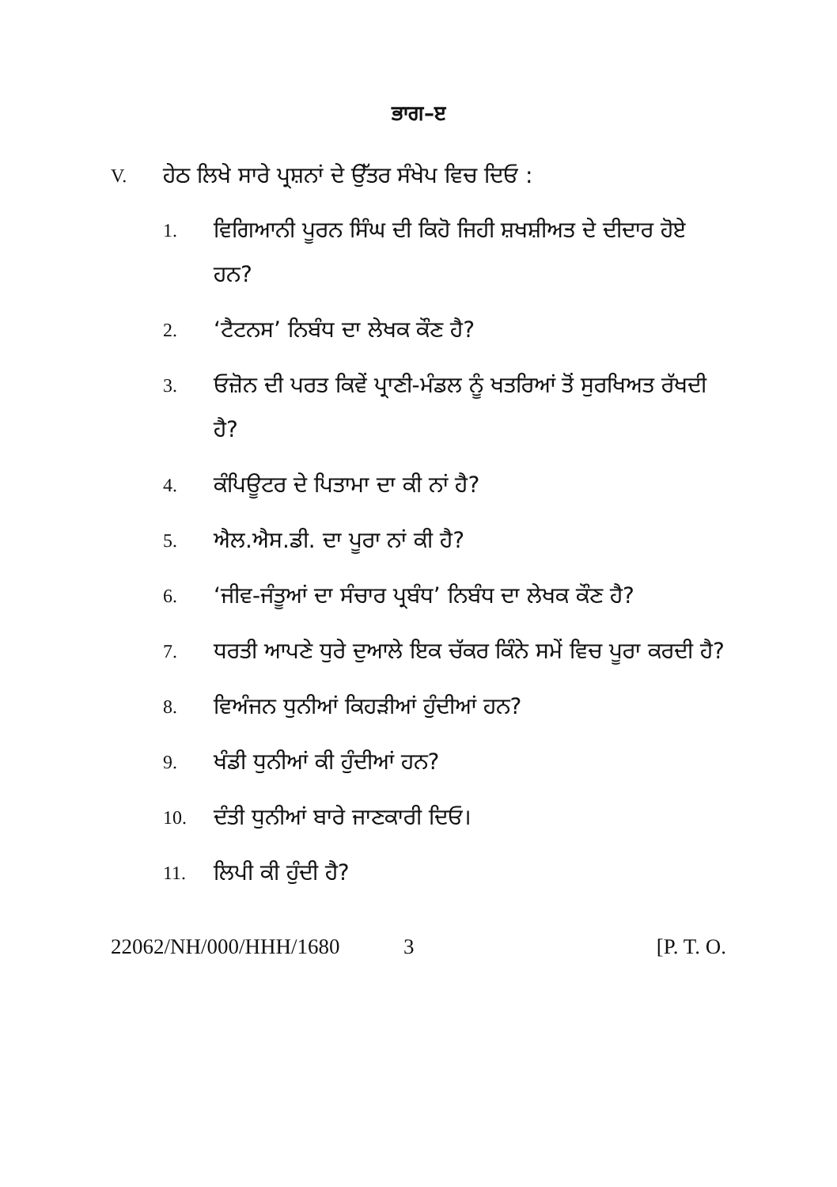ਭਾਗ–ੲ
V. ਹੇਠ ਲਿਖੇ ਸਾਰੇ ਪ੍ਰਸ਼ਨਾਂ ਦੇ ਉੱਤਰ ਸੰਖੇਪ ਵਿਚ ਦਿਓ :
1. ਵਿਗਿਆਨੀ ਪੂਰਨ ਸਿੰਘ ਦੀ ਕਿਹੋ ਜਿਹੀ ਸ਼ਖਸ਼ੀਅਤ ਦੇ ਦੀਦਾਰ ਹੋਏ ਹਨ?
2. ‘ਟੈਟਨਸ’ ਨਿਬੰਧ ਦਾ ਲੇਖਕ ਕੌਣ ਹੈ?
3. ਓਜ਼ੋਨ ਦੀ ਪਰਤ ਕਿਵੇਂ ਪ੍ਰਾਣੀ-ਮੰਡਲ ਨੂੰ ਖਤਰਿਆਂ ਤੋਂ ਸੁਰਖਿਅਤ ਰੱਖਦੀ ਹੈ?
4. ਕੰਪਿਊਟਰ ਦੇ ਪਿਤਾਮਾ ਦਾ ਕੀ ਨਾਂ ਹੈ?
5. ਐਲ.ਐਸ.ਡੀ. ਦਾ ਪੂਰਾ ਨਾਂ ਕੀ ਹੈ?
6. ‘ਜੀਵ-ਜੰਤੂਆਂ ਦਾ ਸੰਚਾਰ ਪ੍ਰਬੰਧ’ ਨਿਬੰਧ ਦਾ ਲੇਖਕ ਕੌਣ ਹੈ?
7. ਧਰਤੀ ਆਪਣੇ ਧੁਰੇ ਦੁਆਲੇ ਇਕ ਚੱਕਰ ਕਿੰਨੇ ਸਮੇਂ ਵਿਚ ਪੂਰਾ ਕਰਦੀ ਹੈ?
8. ਵਿਅੰਜਨ ਧੁਨੀਆਂ ਕਿਹੜੀਆਂ ਹੁੰਦੀਆਂ ਹਨ?
9. ਖੰਡੀ ਧੁਨੀਆਂ ਕੀ ਹੁੰਦੀਆਂ ਹਨ?
10. ਦੰਤੀ ਧੁਨੀਆਂ ਬਾਰੇ ਜਾਣਕਾਰੀ ਦਿਓ।
11. ਲਿਪੀ ਕੀ ਹੁੰਦੀ ਹੈ?
22062/NH/000/HHH/1680 3 [P. T. O.